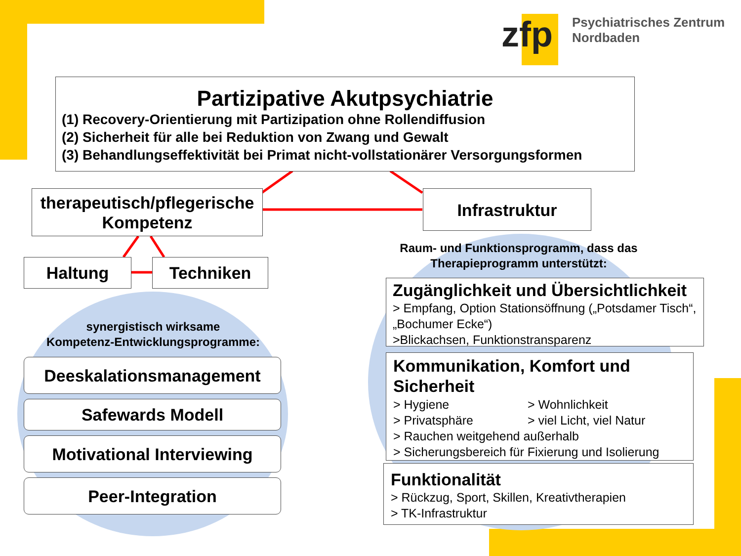zfp
Psychiatrisches Zentrum
Nordbaden
Partizipative Akutpsychiatrie
(1) Recovery-Orientierung mit Partizipation ohne Rollendiffusion
(2) Sicherheit für alle bei Reduktion von Zwang und Gewalt
(3) Behandlungseffektivität bei Primat nicht-vollstationärer Versorgungsformen
therapeutisch/pflegerische
Kompetenz
Infrastruktur
Haltung Techniken
synergistisch wirksame
Kompetenz-Entwicklungsprogramme:
Deeskalationsmanagement
Safewards Modell
Motivational Interviewing
Peer-Integration
Raum- und Funktionsprogramm, dass das
Therapieprogramm unterstützt:
Zugänglichkeit und Übersichtlichkeit
> Empfang, Option Stationsöffnung („Potsdamer Tisch“, „Bochumer Ecke“)
>Blickachsen, Funktionstransparenz
Kommunikation, Komfort und Sicherheit
> Hygiene
> Privatsphäre
> Wohnlichkeit
> viel Licht, viel Natur
> Rauchen weitgehend außerhalb
> Sicherungsbereich für Fixierung und Isolierung
Funktionalität
> Rückzug, Sport, Skillen, Kreativtherapien
> TK-Infrastruktur